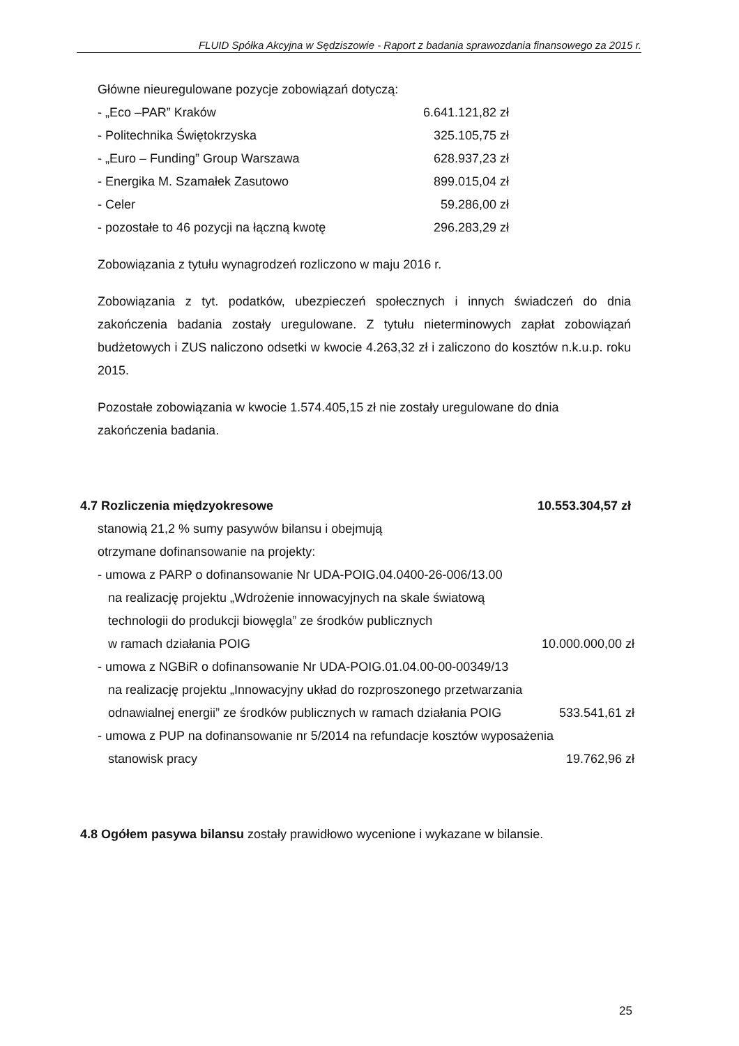FLUID Spółka Akcyjna w Sędziszowie - Raport z badania sprawozdania finansowego za 2015 r.
Główne nieuregulowane pozycje zobowiązań dotyczą:
| - „Eco –PAR” Kraków | 6.641.121,82 zł |
| - Politechnika Świętokrzyska | 325.105,75 zł |
| - „Euro – Funding” Group Warszawa | 628.937,23 zł |
| - Energika M. Szamałek Zasutowo | 899.015,04 zł |
| - Celer | 59.286,00 zł |
| - pozostałe to 46 pozycji na łączną kwotę | 296.283,29 zł |
Zobowiązania z tytułu wynagrodzeń rozliczono w maju 2016 r.
Zobowiązania z tyt. podatków, ubezpieczeń społecznych i innych świadczeń do dnia zakończenia badania zostały uregulowane. Z tytułu nieterminowych zapłat zobowiązań budżetowych i ZUS naliczono odsetki w kwocie 4.263,32 zł i zaliczono do kosztów n.k.u.p. roku 2015.
Pozostałe zobowiązania w kwocie 1.574.405,15 zł nie zostały uregulowane do dnia
zakończenia badania.
| 4.7 Rozliczenia międzyokresowe | 10.553.304,57 zł |
stanowią 21,2 % sumy pasywów bilansu i obejmują
otrzymane dofinansowanie na projekty:
| - umowa z PARP o dofinansowanie Nr UDA-POIG.04.0400-26-006/13.00 | |
| na realizację projektu „Wdrożenie innowacyjnych na skale światową | |
| technologii do produkcji biowęgla” ze środków publicznych | |
| w ramach działania POIG | 10.000.000,00 zł |
| - umowa z NGBiR o dofinansowanie Nr UDA-POIG.01.04.00-00-00349/13 | |
| na realizację projektu „Innowacyjny układ do rozproszonego przetwarzania | |
| odnawialnej energii” ze środków publicznych w ramach działania POIG | 533.541,61 zł |
| - umowa z PUP na dofinansowanie nr 5/2014 na refundacje kosztów wyposażenia | |
| stanowisk pracy | 19.762,96 zł |
4.8 Ogółem pasywa bilansu zostały prawidłowo wycenione i wykazane w bilansie.
25